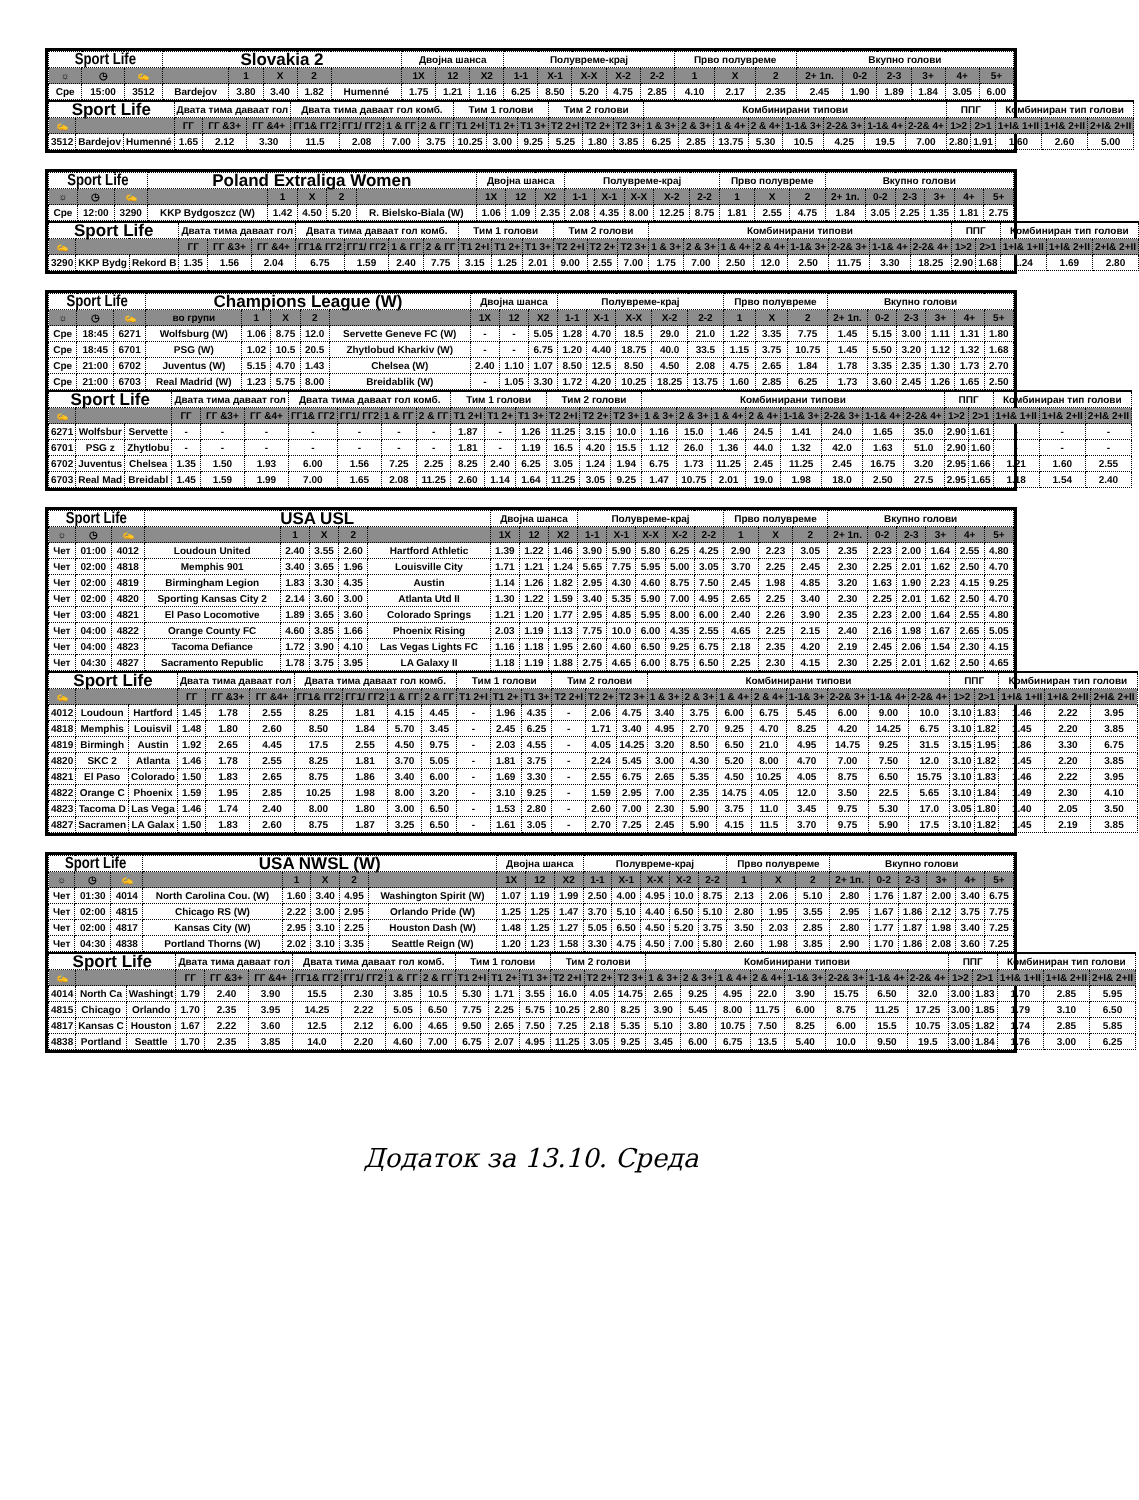| Sport Life | | | Slovakia 2 | | | | | Двојна шанса | | | Полувреме-крај | | | | | Прво полувреме | | | Вкупно голови | | | | | |
| --- | --- | --- | --- | --- | --- | --- | --- | --- | --- | --- | --- | --- | --- | --- | --- | --- | --- | --- | --- | --- | --- | --- | --- | --- |
| ☼ | ◷ | ✍ | | 1 | X | 2 | | 1X | 12 | X2 | 1-1 | X-1 | X-X | X-2 | 2-2 | 1 | X | 2 | 2+ 1п. | 0-2 | 2-3 | 3+ | 4+ | 5+ |
| Сре | 15:00 | 3512 | Bardejov | 3.80 | 3.40 | 1.82 | Humenné | 1.75 | 1.21 | 1.16 | 6.25 | 8.50 | 5.20 | 4.75 | 2.85 | 4.10 | 2.17 | 2.35 | 2.45 | 1.90 | 1.89 | 1.84 | 3.05 | 6.00 |
| Sport Life | | | Двата тима даваат гол | | | Двата тима даваат гол комб. | | | | Тим 1 голови | | | Тим 2 голови | | | Комбинирани типови | | | | | | | | ППГ | | Комбиниран тип голови | | |
| --- | --- | --- | --- | --- | --- | --- | --- | --- | --- | --- | --- | --- | --- | --- | --- | --- | --- | --- | --- | --- | --- | --- | --- | --- | --- | --- | --- | --- |
| ✍ | | | ГГ | ГГ &3+ | ГГ &4+ | ГГ1& ГГ2 | ГГ1/ ГГ2 | 1 & ГГ | 2 & ГГ | Т1 2+I | Т1 2+ | Т1 3+ | Т2 2+I | Т2 2+ | Т2 3+ | 1 & 3+ | 2 & 3+ | 1 & 4+ | 2 & 4+ | 1-1& 3+ | 2-2& 3+ | 1-1& 4+ | 2-2& 4+ | 1>2 | 2>1 | 1+I& 1+II | 1+I& 2+II | 2+I& 2+II |
| 3512 | Bardejov | Humenné | 1.65 | 2.12 | 3.30 | 11.5 | 2.08 | 7.00 | 3.75 | 10.25 | 3.00 | 9.25 | 5.25 | 1.80 | 3.85 | 6.25 | 2.85 | 13.75 | 5.30 | 10.5 | 4.25 | 19.5 | 7.00 | 2.80 | 1.91 | 1.60 | 2.60 | 5.00 |
| Sport Life | | | Poland Extraliga Women | | | | | Двојна шанса | | | Полувреме-крај | | | | | Прво полувреме | | | Вкупно голови | | | | | |
| --- | --- | --- | --- | --- | --- | --- | --- | --- | --- | --- | --- | --- | --- | --- | --- | --- | --- | --- | --- | --- | --- | --- | --- | --- |
| ☼ | ◷ | ✍ | | 1 | X | 2 | | 1X | 12 | X2 | 1-1 | X-1 | X-X | X-2 | 2-2 | 1 | X | 2 | 2+ 1п. | 0-2 | 2-3 | 3+ | 4+ | 5+ |
| Сре | 12:00 | 3290 | KKP Bydgoszcz (W) | 1.42 | 4.50 | 5.20 | R. Bielsko-Biala (W) | 1.06 | 1.09 | 2.35 | 2.08 | 4.35 | 8.00 | 12.25 | 8.75 | 1.81 | 2.55 | 4.75 | 1.84 | 3.05 | 2.25 | 1.35 | 1.81 | 2.75 |
| Sport Life | | | Двата тима даваат гол | | | Двата тима даваат гол комб. | | | | Тим 1 голови | | | Тим 2 голови | | | Комбинирани типови | | | | | | | | ППГ | | Комбиниран тип голови | | |
| --- | --- | --- | --- | --- | --- | --- | --- | --- | --- | --- | --- | --- | --- | --- | --- | --- | --- | --- | --- | --- | --- | --- | --- | --- | --- | --- | --- | --- |
| ✍ | | | ГГ | ГГ &3+ | ГГ &4+ | ГГ1& ГГ2 | ГГ1/ ГГ2 | 1 & ГГ | 2 & ГГ | Т1 2+I | Т1 2+ | Т1 3+ | Т2 2+I | Т2 2+ | Т2 3+ | 1 & 3+ | 2 & 3+ | 1 & 4+ | 2 & 4+ | 1-1& 3+ | 2-2& 3+ | 1-1& 4+ | 2-2& 4+ | 1>2 | 2>1 | 1+I& 1+II | 1+I& 2+II | 2+I& 2+II |
| 3290 | KKP Bydg | Rekord B | 1.35 | 1.56 | 2.04 | 6.75 | 1.59 | 2.40 | 7.75 | 3.15 | 1.25 | 2.01 | 9.00 | 2.55 | 7.00 | 1.75 | 7.00 | 2.50 | 12.0 | 2.50 | 11.75 | 3.30 | 18.25 | 2.90 | 1.68 | 1.24 | 1.69 | 2.80 |
| Sport Life | | | Champions League (W) | | | | | Двојна шанса | | | Полувреме-крај | | | | | Прво полувреме | | | Вкупно голови | | | | | |
| --- | --- | --- | --- | --- | --- | --- | --- | --- | --- | --- | --- | --- | --- | --- | --- | --- | --- | --- | --- | --- | --- | --- | --- | --- |
| ☼ | ◷ | ✍ | во групи | 1 | X | 2 | | 1X | 12 | X2 | 1-1 | X-1 | X-X | X-2 | 2-2 | 1 | X | 2 | 2+ 1п. | 0-2 | 2-3 | 3+ | 4+ | 5+ |
| Сре | 18:45 | 6271 | Wolfsburg (W) | 1.06 | 8.75 | 12.0 | Servette Geneve FC (W) | - | - | 5.05 | 1.28 | 4.70 | 18.5 | 29.0 | 21.0 | 1.22 | 3.35 | 7.75 | 1.45 | 5.15 | 3.00 | 1.11 | 1.31 | 1.80 |
| Сре | 18:45 | 6701 | PSG (W) | 1.02 | 10.5 | 20.5 | Zhytlobud Kharkiv (W) | - | - | 6.75 | 1.20 | 4.40 | 18.75 | 40.0 | 33.5 | 1.15 | 3.75 | 10.75 | 1.45 | 5.50 | 3.20 | 1.12 | 1.32 | 1.68 |
| Сре | 21:00 | 6702 | Juventus (W) | 5.15 | 4.70 | 1.43 | Chelsea (W) | 2.40 | 1.10 | 1.07 | 8.50 | 12.5 | 8.50 | 4.50 | 2.08 | 4.75 | 2.65 | 1.84 | 1.78 | 3.35 | 2.35 | 1.30 | 1.73 | 2.70 |
| Сре | 21:00 | 6703 | Real Madrid (W) | 1.23 | 5.75 | 8.00 | Breidablik (W) | - | 1.05 | 3.30 | 1.72 | 4.20 | 10.25 | 18.25 | 13.75 | 1.60 | 2.85 | 6.25 | 1.73 | 3.60 | 2.45 | 1.26 | 1.65 | 2.50 |
| Sport Life | | | Двата тима даваат гол | | | Двата тима даваат гол комб. | | | | Тим 1 голови | | | Тим 2 голови | | | Комбинирани типови | | | | | | | | ППГ | | Комбиниран тип голови | | |
| --- | --- | --- | --- | --- | --- | --- | --- | --- | --- | --- | --- | --- | --- | --- | --- | --- | --- | --- | --- | --- | --- | --- | --- | --- | --- | --- | --- | --- |
| ✍ | | | ГГ | ГГ &3+ | ГГ &4+ | ГГ1& ГГ2 | ГГ1/ ГГ2 | 1 & ГГ | 2 & ГГ | Т1 2+I | Т1 2+ | Т1 3+ | Т2 2+I | Т2 2+ | Т2 3+ | 1 & 3+ | 2 & 3+ | 1 & 4+ | 2 & 4+ | 1-1& 3+ | 2-2& 3+ | 1-1& 4+ | 2-2& 4+ | 1>2 | 2>1 | 1+I& 1+II | 1+I& 2+II | 2+I& 2+II |
| 6271 | Wolfsbur | Servette | - | - | - | - | - | - | - | 1.87 | - | 1.26 | 11.25 | 3.15 | 10.0 | 1.16 | 15.0 | 1.46 | 24.5 | 1.41 | 24.0 | 1.65 | 35.0 | 2.90 | 1.61 | - | - | - |
| 6701 | PSG z | Zhytlobu | - | - | - | - | - | - | - | 1.81 | - | 1.19 | 16.5 | 4.20 | 15.5 | 1.12 | 26.0 | 1.36 | 44.0 | 1.32 | 42.0 | 1.63 | 51.0 | 2.90 | 1.60 | - | - | - |
| 6702 | Juventus | Chelsea | 1.35 | 1.50 | 1.93 | 6.00 | 1.56 | 7.25 | 2.25 | 8.25 | 2.40 | 6.25 | 3.05 | 1.24 | 1.94 | 6.75 | 1.73 | 11.25 | 2.45 | 11.25 | 2.45 | 16.75 | 3.20 | 2.95 | 1.66 | 1.21 | 1.60 | 2.55 |
| 6703 | Real Mad | Breidabl | 1.45 | 1.59 | 1.99 | 7.00 | 1.65 | 2.08 | 11.25 | 2.60 | 1.14 | 1.64 | 11.25 | 3.05 | 9.25 | 1.47 | 10.75 | 2.01 | 19.0 | 1.98 | 18.0 | 2.50 | 27.5 | 2.95 | 1.65 | 1.18 | 1.54 | 2.40 |
| Sport Life | | | USA USL | | | | | Двојна шанса | | | Полувреме-крај | | | | | Прво полувреме | | | Вкупно голови | | | | | |
| --- | --- | --- | --- | --- | --- | --- | --- | --- | --- | --- | --- | --- | --- | --- | --- | --- | --- | --- | --- | --- | --- | --- | --- | --- |
| ☼ | ◷ | ✍ | | 1 | X | 2 | | 1X | 12 | X2 | 1-1 | X-1 | X-X | X-2 | 2-2 | 1 | X | 2 | 2+ 1п. | 0-2 | 2-3 | 3+ | 4+ | 5+ |
| Чет | 01:00 | 4012 | Loudoun United | 2.40 | 3.55 | 2.60 | Hartford Athletic | 1.39 | 1.22 | 1.46 | 3.90 | 5.90 | 5.80 | 6.25 | 4.25 | 2.90 | 2.23 | 3.05 | 2.35 | 2.23 | 2.00 | 1.64 | 2.55 | 4.80 |
| Чет | 02:00 | 4818 | Memphis 901 | 3.40 | 3.65 | 1.96 | Louisville City | 1.71 | 1.21 | 1.24 | 5.65 | 7.75 | 5.95 | 5.00 | 3.05 | 3.70 | 2.25 | 2.45 | 2.30 | 2.25 | 2.01 | 1.62 | 2.50 | 4.70 |
| Чет | 02:00 | 4819 | Birmingham Legion | 1.83 | 3.30 | 4.35 | Austin | 1.14 | 1.26 | 1.82 | 2.95 | 4.30 | 4.60 | 8.75 | 7.50 | 2.45 | 1.98 | 4.85 | 3.20 | 1.63 | 1.90 | 2.23 | 4.15 | 9.25 |
| Чет | 02:00 | 4820 | Sporting Kansas City 2 | 2.14 | 3.60 | 3.00 | Atlanta Utd II | 1.30 | 1.22 | 1.59 | 3.40 | 5.35 | 5.90 | 7.00 | 4.95 | 2.65 | 2.25 | 3.40 | 2.30 | 2.25 | 2.01 | 1.62 | 2.50 | 4.70 |
| Чет | 03:00 | 4821 | El Paso Locomotive | 1.89 | 3.65 | 3.60 | Colorado Springs | 1.21 | 1.20 | 1.77 | 2.95 | 4.85 | 5.95 | 8.00 | 6.00 | 2.40 | 2.26 | 3.90 | 2.35 | 2.23 | 2.00 | 1.64 | 2.55 | 4.80 |
| Чет | 04:00 | 4822 | Orange County FC | 4.60 | 3.85 | 1.66 | Phoenix Rising | 2.03 | 1.19 | 1.13 | 7.75 | 10.0 | 6.00 | 4.35 | 2.55 | 4.65 | 2.25 | 2.15 | 2.40 | 2.16 | 1.98 | 1.67 | 2.65 | 5.05 |
| Чет | 04:00 | 4823 | Tacoma Defiance | 1.72 | 3.90 | 4.10 | Las Vegas Lights FC | 1.16 | 1.18 | 1.95 | 2.60 | 4.60 | 6.50 | 9.25 | 6.75 | 2.18 | 2.35 | 4.20 | 2.19 | 2.45 | 2.06 | 1.54 | 2.30 | 4.15 |
| Чет | 04:30 | 4827 | Sacramento Republic | 1.78 | 3.75 | 3.95 | LA Galaxy II | 1.18 | 1.19 | 1.88 | 2.75 | 4.65 | 6.00 | 8.75 | 6.50 | 2.25 | 2.30 | 4.15 | 2.30 | 2.25 | 2.01 | 1.62 | 2.50 | 4.65 |
| Sport Life | | | Двата тима даваат гол | | | Двата тима даваат гол комб. | | | | Тим 1 голови | | | Тим 2 голови | | | Комбинирани типови | | | | | | | | ППГ | | Комбиниран тип голови | | |
| --- | --- | --- | --- | --- | --- | --- | --- | --- | --- | --- | --- | --- | --- | --- | --- | --- | --- | --- | --- | --- | --- | --- | --- | --- | --- | --- | --- | --- |
| ✍ | | | ГГ | ГГ &3+ | ГГ &4+ | ГГ1& ГГ2 | ГГ1/ ГГ2 | 1 & ГГ | 2 & ГГ | Т1 2+I | Т1 2+ | Т1 3+ | Т2 2+I | Т2 2+ | Т2 3+ | 1 & 3+ | 2 & 3+ | 1 & 4+ | 2 & 4+ | 1-1& 3+ | 2-2& 3+ | 1-1& 4+ | 2-2& 4+ | 1>2 | 2>1 | 1+I& 1+II | 1+I& 2+II | 2+I& 2+II |
| 4012 | Loudoun | Hartford | 1.45 | 1.78 | 2.55 | 8.25 | 1.81 | 4.15 | 4.45 | - | 1.96 | 4.35 | - | 2.06 | 4.75 | 3.40 | 3.75 | 6.00 | 6.75 | 5.45 | 6.00 | 9.00 | 10.0 | 3.10 | 1.83 | 1.46 | 2.22 | 3.95 |
| 4818 | Memphis | Louisvil | 1.48 | 1.80 | 2.60 | 8.50 | 1.84 | 5.70 | 3.45 | - | 2.45 | 6.25 | - | 1.71 | 3.40 | 4.95 | 2.70 | 9.25 | 4.70 | 8.25 | 4.20 | 14.25 | 6.75 | 3.10 | 1.82 | 1.45 | 2.20 | 3.85 |
| 4819 | Birmingh | Austin | 1.92 | 2.65 | 4.45 | 17.5 | 2.55 | 4.50 | 9.75 | - | 2.03 | 4.55 | - | 4.05 | 14.25 | 3.20 | 8.50 | 6.50 | 21.0 | 4.95 | 14.75 | 9.25 | 31.5 | 3.15 | 1.95 | 1.86 | 3.30 | 6.75 |
| 4820 | SKC 2 | Atlanta | 1.46 | 1.78 | 2.55 | 8.25 | 1.81 | 3.70 | 5.05 | - | 1.81 | 3.75 | - | 2.24 | 5.45 | 3.00 | 4.30 | 5.20 | 8.00 | 4.70 | 7.00 | 7.50 | 12.0 | 3.10 | 1.82 | 1.45 | 2.20 | 3.85 |
| 4821 | El Paso | Colorado | 1.50 | 1.83 | 2.65 | 8.75 | 1.86 | 3.40 | 6.00 | - | 1.69 | 3.30 | - | 2.55 | 6.75 | 2.65 | 5.35 | 4.50 | 10.25 | 4.05 | 8.75 | 6.50 | 15.75 | 3.10 | 1.83 | 1.46 | 2.22 | 3.95 |
| 4822 | Orange C | Phoenix | 1.59 | 1.95 | 2.85 | 10.25 | 1.98 | 8.00 | 3.20 | - | 3.10 | 9.25 | - | 1.59 | 2.95 | 7.00 | 2.35 | 14.75 | 4.05 | 12.0 | 3.50 | 22.5 | 5.65 | 3.10 | 1.84 | 1.49 | 2.30 | 4.10 |
| 4823 | Tacoma D | Las Vega | 1.46 | 1.74 | 2.40 | 8.00 | 1.80 | 3.00 | 6.50 | - | 1.53 | 2.80 | - | 2.60 | 7.00 | 2.30 | 5.90 | 3.75 | 11.0 | 3.45 | 9.75 | 5.30 | 17.0 | 3.05 | 1.80 | 1.40 | 2.05 | 3.50 |
| 4827 | Sacramen | LA Galax | 1.50 | 1.83 | 2.60 | 8.75 | 1.87 | 3.25 | 6.50 | - | 1.61 | 3.05 | - | 2.70 | 7.25 | 2.45 | 5.90 | 4.15 | 11.5 | 3.70 | 9.75 | 5.90 | 17.5 | 3.10 | 1.82 | 1.45 | 2.19 | 3.85 |
| Sport Life | | | USA NWSL (W) | | | | | Двојна шанса | | | Полувреме-крај | | | | | Прво полувреме | | | Вкупно голови | | | | | |
| --- | --- | --- | --- | --- | --- | --- | --- | --- | --- | --- | --- | --- | --- | --- | --- | --- | --- | --- | --- | --- | --- | --- | --- | --- |
| ☼ | ◷ | ✍ | | 1 | X | 2 | | 1X | 12 | X2 | 1-1 | X-1 | X-X | X-2 | 2-2 | 1 | X | 2 | 2+ 1п. | 0-2 | 2-3 | 3+ | 4+ | 5+ |
| Чет | 01:30 | 4014 | North Carolina Cou. (W) | 1.60 | 3.40 | 4.95 | Washington Spirit (W) | 1.07 | 1.19 | 1.99 | 2.50 | 4.00 | 4.95 | 10.0 | 8.75 | 2.13 | 2.06 | 5.10 | 2.80 | 1.76 | 1.87 | 2.00 | 3.40 | 6.75 |
| Чет | 02:00 | 4815 | Chicago RS (W) | 2.22 | 3.00 | 2.95 | Orlando Pride (W) | 1.25 | 1.25 | 1.47 | 3.70 | 5.10 | 4.40 | 6.50 | 5.10 | 2.80 | 1.95 | 3.55 | 2.95 | 1.67 | 1.86 | 2.12 | 3.75 | 7.75 |
| Чет | 02:00 | 4817 | Kansas City (W) | 2.95 | 3.10 | 2.25 | Houston Dash (W) | 1.48 | 1.25 | 1.27 | 5.05 | 6.50 | 4.50 | 5.20 | 3.75 | 3.50 | 2.03 | 2.85 | 2.80 | 1.77 | 1.87 | 1.98 | 3.40 | 7.25 |
| Чет | 04:30 | 4838 | Portland Thorns (W) | 2.02 | 3.10 | 3.35 | Seattle Reign (W) | 1.20 | 1.23 | 1.58 | 3.30 | 4.75 | 4.50 | 7.00 | 5.80 | 2.60 | 1.98 | 3.85 | 2.90 | 1.70 | 1.86 | 2.08 | 3.60 | 7.25 |
| Sport Life | | | Двата тима даваат гол | | | Двата тима даваат гол комб. | | | | Тим 1 голови | | | Тим 2 голови | | | Комбинирани типови | | | | | | | | ППГ | | Комбиниран тип голови | | |
| --- | --- | --- | --- | --- | --- | --- | --- | --- | --- | --- | --- | --- | --- | --- | --- | --- | --- | --- | --- | --- | --- | --- | --- | --- | --- | --- | --- | --- |
| ✍ | | | ГГ | ГГ &3+ | ГГ &4+ | ГГ1& ГГ2 | ГГ1/ ГГ2 | 1 & ГГ | 2 & ГГ | Т1 2+I | Т1 2+ | Т1 3+ | Т2 2+I | Т2 2+ | Т2 3+ | 1 & 3+ | 2 & 3+ | 1 & 4+ | 2 & 4+ | 1-1& 3+ | 2-2& 3+ | 1-1& 4+ | 2-2& 4+ | 1>2 | 2>1 | 1+I& 1+II | 1+I& 2+II | 2+I& 2+II |
| 4014 | North Ca | Washingt | 1.79 | 2.40 | 3.90 | 15.5 | 2.30 | 3.85 | 10.5 | 5.30 | 1.71 | 3.55 | 16.0 | 4.05 | 14.75 | 2.65 | 9.25 | 4.95 | 22.0 | 3.90 | 15.75 | 6.50 | 32.0 | 3.00 | 1.83 | 1.70 | 2.85 | 5.95 |
| 4815 | Chicago | Orlando | 1.70 | 2.35 | 3.95 | 14.25 | 2.22 | 5.05 | 6.50 | 7.75 | 2.25 | 5.75 | 10.25 | 2.80 | 8.25 | 3.90 | 5.45 | 8.00 | 11.75 | 6.00 | 8.75 | 11.25 | 17.25 | 3.00 | 1.85 | 1.79 | 3.10 | 6.50 |
| 4817 | Kansas C | Houston | 1.67 | 2.22 | 3.60 | 12.5 | 2.12 | 6.00 | 4.65 | 9.50 | 2.65 | 7.50 | 7.25 | 2.18 | 5.35 | 5.10 | 3.80 | 10.75 | 7.50 | 8.25 | 6.00 | 15.5 | 10.75 | 3.05 | 1.82 | 1.74 | 2.85 | 5.85 |
| 4838 | Portland | Seattle | 1.70 | 2.35 | 3.85 | 14.0 | 2.20 | 4.60 | 7.00 | 6.75 | 2.07 | 4.95 | 11.25 | 3.05 | 9.25 | 3.45 | 6.00 | 6.75 | 13.5 | 5.40 | 10.0 | 9.50 | 19.5 | 3.00 | 1.84 | 1.76 | 3.00 | 6.25 |
Додаток за 13.10. Среда